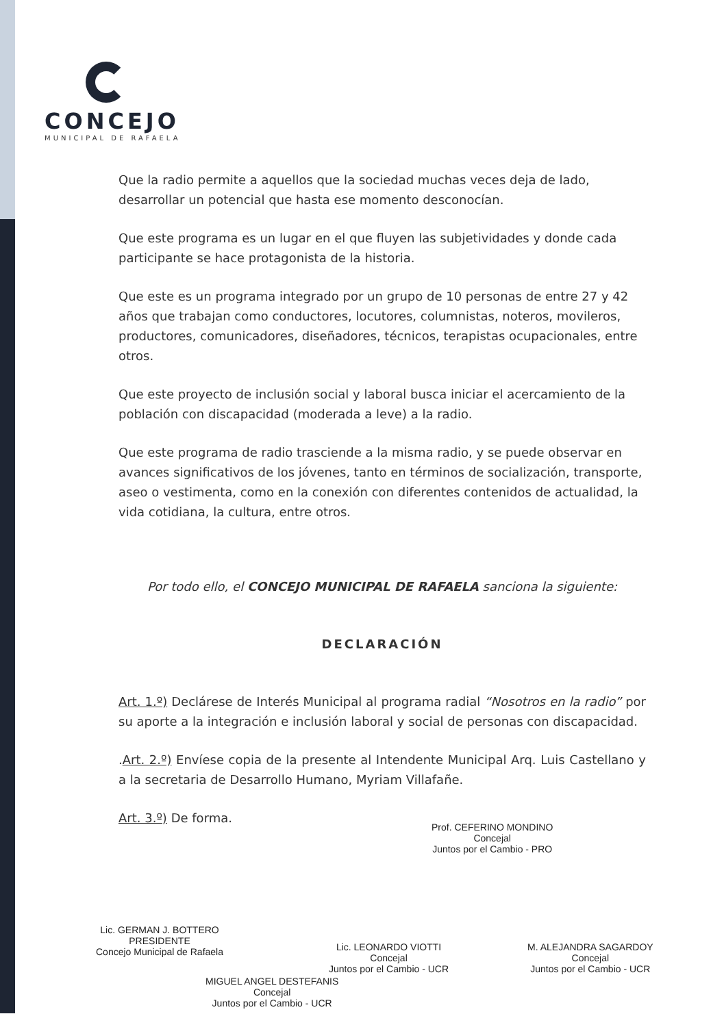CONCEJO
MUNICIPAL DE RAFAELA
Que la radio permite a aquellos que la sociedad muchas veces deja de lado, desarrollar un potencial que hasta ese momento desconocían.
Que este programa es un lugar en el que fluyen las subjetividades y donde cada participante se hace protagonista de la historia.
Que este es un programa integrado por un grupo de 10 personas de entre 27 y 42 años que trabajan como conductores, locutores, columnistas, noteros, movileros, productores, comunicadores, diseñadores, técnicos, terapistas ocupacionales, entre otros.
Que este proyecto de inclusión social y laboral busca iniciar el acercamiento de la población con discapacidad (moderada a leve) a la radio.
Que este programa de radio trasciende a la misma radio, y se puede observar en avances significativos de los jóvenes, tanto en términos de socialización, transporte, aseo o vestimenta, como en la conexión con diferentes contenidos de actualidad, la vida cotidiana, la cultura, entre otros.
Por todo ello, el CONCEJO MUNICIPAL DE RAFAELA sanciona la siguiente:
DECLARACIÓN
Art. 1.º) Declárese de Interés Municipal al programa radial “Nosotros en la radio” por su aporte a la integración e inclusión laboral y social de personas con discapacidad.
.Art. 2.º) Envíese copia de la presente al Intendente Municipal Arq. Luis Castellano y a la secretaria de Desarrollo Humano, Myriam Villafañe.
Art. 3.º) De forma.
Prof. CEFERINO MONDINO
Concejal
Juntos por el Cambio - PRO
Lic. GERMAN J. BOTTERO
PRESIDENTE
Concejo Municipal de Rafaela
Lic. LEONARDO VIOTTI
Concejal
Juntos por el Cambio - UCR
M. ALEJANDRA SAGARDOY
Concejal
Juntos por el Cambio - UCR
MIGUEL ANGEL DESTEFANIS
Concejal
Juntos por el Cambio - UCR